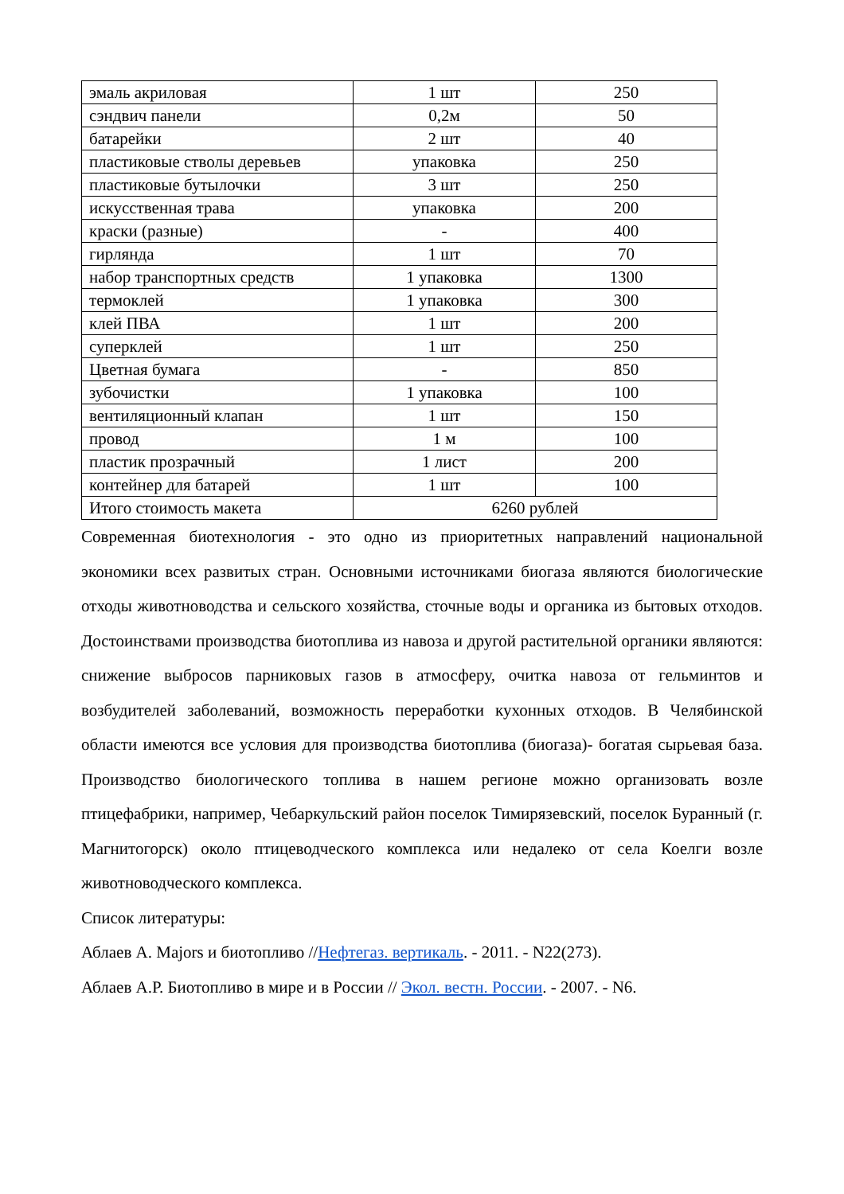| эмаль акриловая | 1 шт | 250 |
| сэндвич панели | 0,2м | 50 |
| батарейки | 2 шт | 40 |
| пластиковые стволы деревьев | упаковка | 250 |
| пластиковые бутылочки | 3 шт | 250 |
| искусственная трава | упаковка | 200 |
| краски (разные) | - | 400 |
| гирлянда | 1 шт | 70 |
| набор транспортных средств | 1 упаковка | 1300 |
| термоклей | 1 упаковка | 300 |
| клей ПВА | 1 шт | 200 |
| суперклей | 1 шт | 250 |
| Цветная бумага | - | 850 |
| зубочистки | 1 упаковка | 100 |
| вентиляционный клапан | 1 шт | 150 |
| провод | 1 м | 100 |
| пластик прозрачный | 1 лист | 200 |
| контейнер для батарей | 1 шт | 100 |
| Итого стоимость макета | 6260 рублей | |
Современная биотехнология - это одно из приоритетных направлений национальной экономики всех развитых стран. Основными источниками биогаза являются биологические отходы животноводства и сельского хозяйства, сточные воды и органика из бытовых отходов. Достоинствами производства биотоплива из навоза и другой растительной органики являются: снижение выбросов парниковых газов в атмосферу, очитка навоза от гельминтов и возбудителей заболеваний, возможность переработки кухонных отходов. В Челябинской области имеются все условия для производства биотоплива (биогаза)- богатая сырьевая база. Производство биологического топлива в нашем регионе можно организовать возле птицефабрики, например, Чебаркульский район поселок Тимирязевский, поселок Буранный (г. Магнитогорск) около птицеводческого комплекса или недалеко от села Коелги возле животноводческого комплекса.
Список литературы:
Аблаев А. Majors и биотопливо //Нефтегаз. вертикаль. - 2011. - N22(273).
Аблаев А.Р. Биотопливо в мире и в России // Экол. вестн. России. - 2007. - N6.